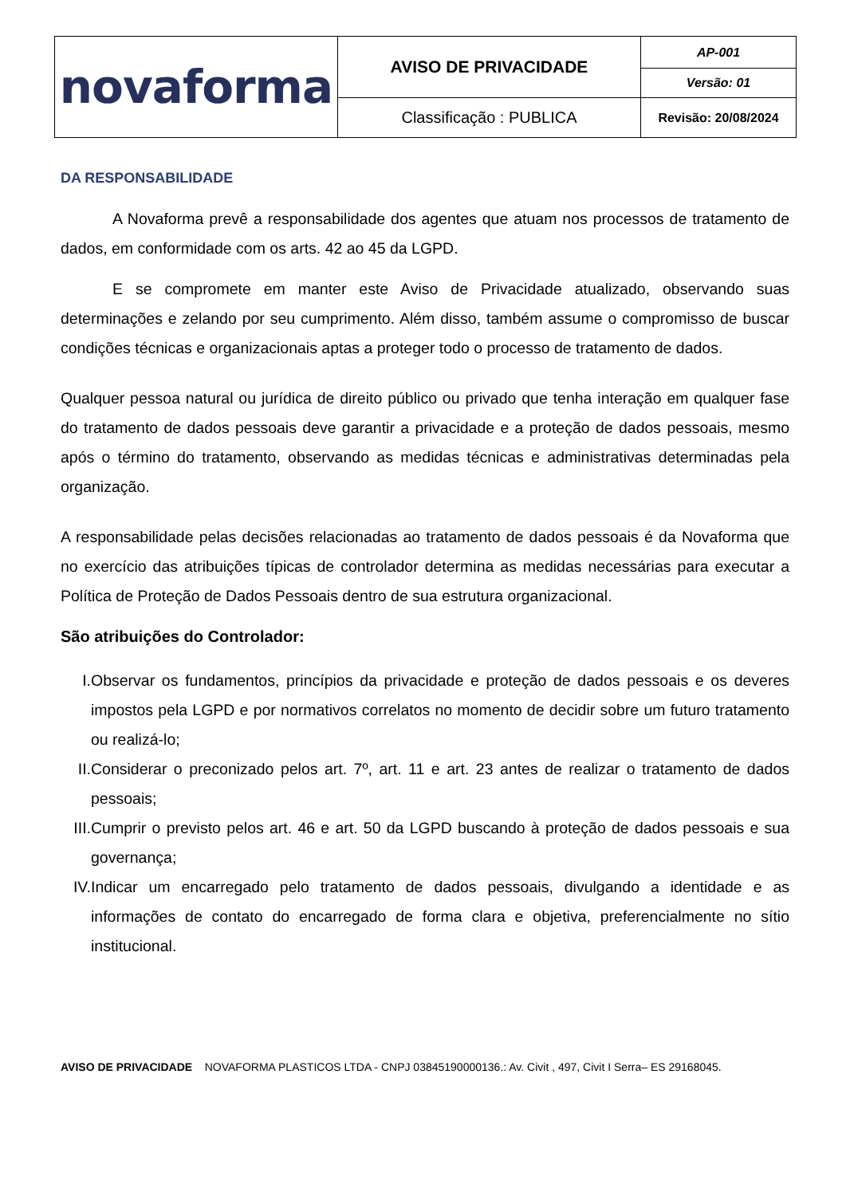| novaforma | AVISO DE PRIVACIDADE | AP-001 |
| | | Versão: 01 |
| | Classificação : PUBLICA | Revisão: 20/08/2024 |
DA RESPONSABILIDADE
A Novaforma prevê a responsabilidade dos agentes que atuam nos processos de tratamento de dados, em conformidade com os arts. 42 ao 45 da LGPD.
E se compromete em manter este Aviso de Privacidade atualizado, observando suas determinações e zelando por seu cumprimento. Além disso, também assume o compromisso de buscar condições técnicas e organizacionais aptas a proteger todo o processo de tratamento de dados.
Qualquer pessoa natural ou jurídica de direito público ou privado que tenha interação em qualquer fase do tratamento de dados pessoais deve garantir a privacidade e a proteção de dados pessoais, mesmo após o término do tratamento, observando as medidas técnicas e administrativas determinadas pela organização.
A responsabilidade pelas decisões relacionadas ao tratamento de dados pessoais é da Novaforma que no exercício das atribuições típicas de controlador determina as medidas necessárias para executar a Política de Proteção de Dados Pessoais dentro de sua estrutura organizacional.
São atribuições do Controlador:
I. Observar os fundamentos, princípios da privacidade e proteção de dados pessoais e os deveres impostos pela LGPD e por normativos correlatos no momento de decidir sobre um futuro tratamento ou realizá-lo;
II. Considerar o preconizado pelos art. 7º, art. 11 e art. 23 antes de realizar o tratamento de dados pessoais;
III. Cumprir o previsto pelos art. 46 e art. 50 da LGPD buscando à proteção de dados pessoais e sua governança;
IV. Indicar um encarregado pelo tratamento de dados pessoais, divulgando a identidade e as informações de contato do encarregado de forma clara e objetiva, preferencialmente no sítio institucional.
AVISO DE PRIVACIDADE NOVAFORMA PLASTICOS LTDA - CNPJ 03845190000136.: Av. Civit , 497, Civit I Serra– ES 29168045.